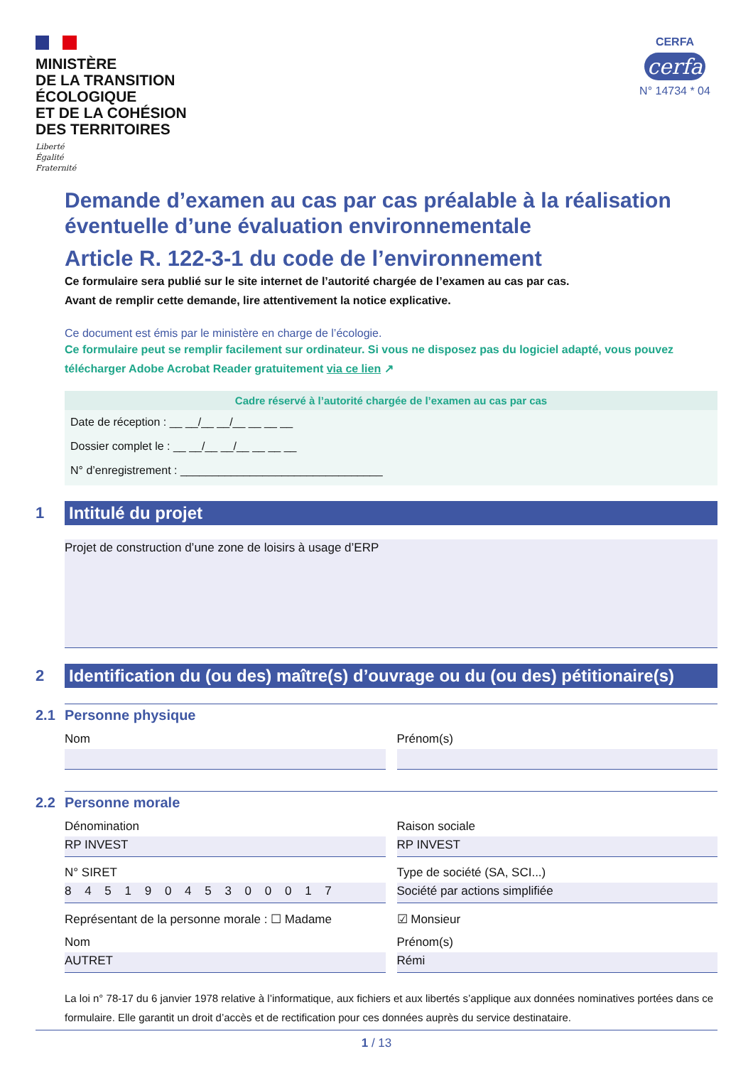MINISTÈRE
DE LA TRANSITION
ÉCOLOGIQUE
ET DE LA COHÉSION
DES TERRITOIRES
Liberté
Égalité
Fraternité
CERFA
cerfa
N° 14734 * 04
Demande d’examen au cas par cas préalable à la réalisation éventuelle d’une évaluation environnementale
Article R. 122-3-1 du code de l’environnement
Ce formulaire sera publié sur le site internet de l’autorité chargée de l’examen au cas par cas.
Avant de remplir cette demande, lire attentivement la notice explicative.
Ce document est émis par le ministère en charge de l’écologie.
Ce formulaire peut se remplir facilement sur ordinateur. Si vous ne disposez pas du logiciel adapté, vous pouvez télécharger Adobe Acrobat Reader gratuitement via ce lien ↗
Cadre réservé à l’autorité chargée de l’examen au cas par cas
Date de réception : __ __/__ __/__ __ __ __
Dossier complet le : __ __/__ __/__ __ __ __
N° d’enregistrement : ________________________________
1
Intitulé du projet
Projet de construction d’une zone de loisirs à usage d’ERP
2
Identification du (ou des) maître(s) d’ouvrage ou du (ou des) pétitionaire(s)
2.1 Personne physique
Nom Prénom(s)
2.2 Personne morale
Dénomination
RP INVEST
Raison sociale
RP INVEST
N° SIRET
8 4 5 1 9 0 4 5 3 0 0 0 1 7
Type de société (SA, SCI...)
Société par actions simplifiée
Représentant de la personne morale : ☐ Madame
Nom
AUTRET
☑ Monsieur
Prénom(s)
Rémi
La loi n° 78-17 du 6 janvier 1978 relative à l’informatique, aux fichiers et aux libertés s’applique aux données nominatives portées dans ce formulaire. Elle garantit un droit d’accès et de rectification pour ces données auprès du service destinataire.
1 / 13